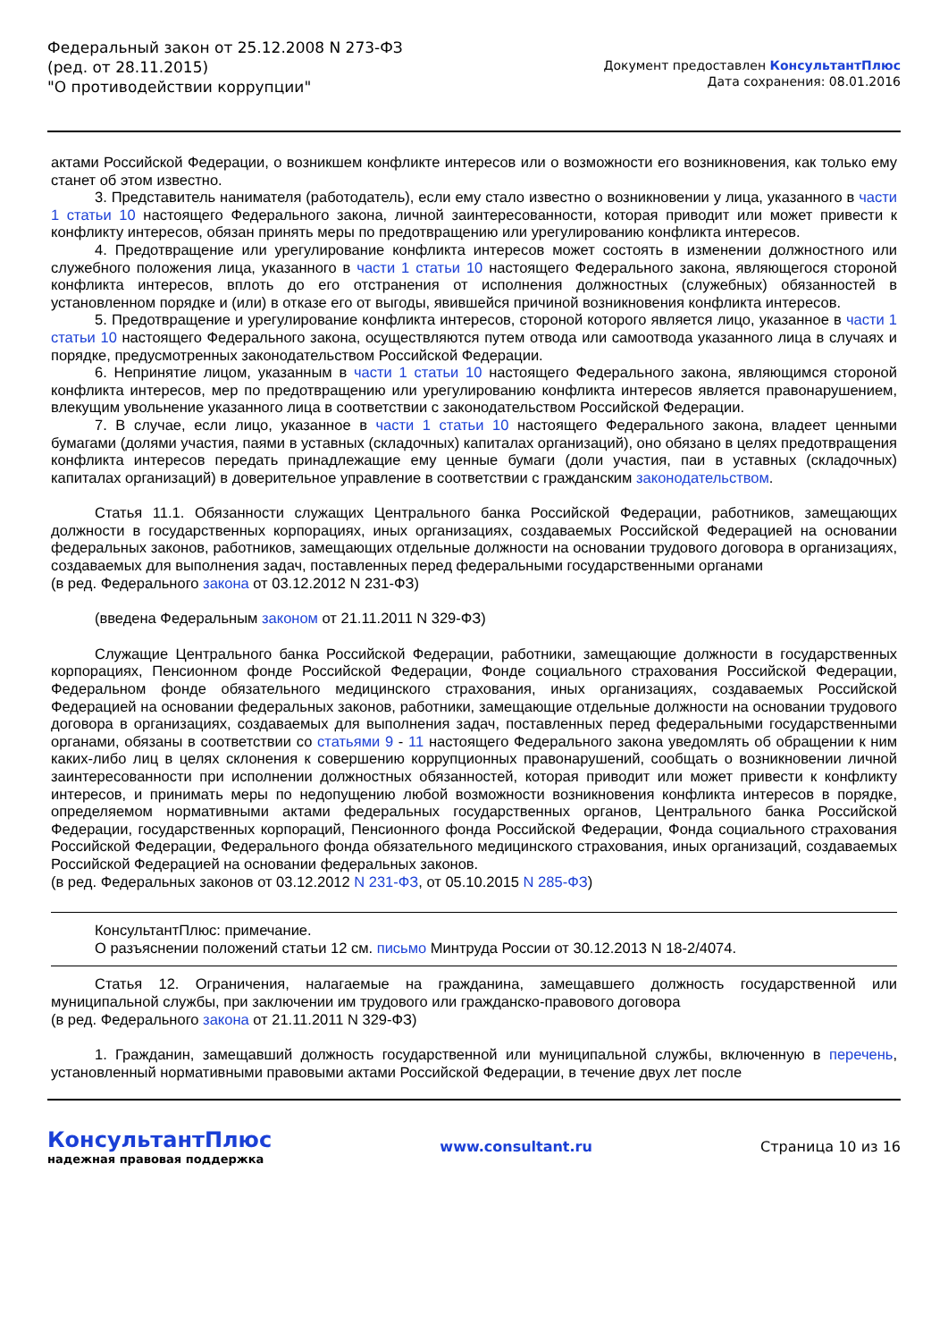Федеральный закон от 25.12.2008 N 273-ФЗ
(ред. от 28.11.2015)
"О противодействии коррупции"
Документ предоставлен КонсультантПлюс
Дата сохранения: 08.01.2016
актами Российской Федерации, о возникшем конфликте интересов или о возможности его возникновения, как только ему станет об этом известно.
3. Представитель нанимателя (работодатель), если ему стало известно о возникновении у лица, указанного в части 1 статьи 10 настоящего Федерального закона, личной заинтересованности, которая приводит или может привести к конфликту интересов, обязан принять меры по предотвращению или урегулированию конфликта интересов.
4. Предотвращение или урегулирование конфликта интересов может состоять в изменении должностного или служебного положения лица, указанного в части 1 статьи 10 настоящего Федерального закона, являющегося стороной конфликта интересов, вплоть до его отстранения от исполнения должностных (служебных) обязанностей в установленном порядке и (или) в отказе его от выгоды, явившейся причиной возникновения конфликта интересов.
5. Предотвращение и урегулирование конфликта интересов, стороной которого является лицо, указанное в части 1 статьи 10 настоящего Федерального закона, осуществляются путем отвода или самоотвода указанного лица в случаях и порядке, предусмотренных законодательством Российской Федерации.
6. Непринятие лицом, указанным в части 1 статьи 10 настоящего Федерального закона, являющимся стороной конфликта интересов, мер по предотвращению или урегулированию конфликта интересов является правонарушением, влекущим увольнение указанного лица в соответствии с законодательством Российской Федерации.
7. В случае, если лицо, указанное в части 1 статьи 10 настоящего Федерального закона, владеет ценными бумагами (долями участия, паями в уставных (складочных) капиталах организаций), оно обязано в целях предотвращения конфликта интересов передать принадлежащие ему ценные бумаги (доли участия, паи в уставных (складочных) капиталах организаций) в доверительное управление в соответствии с гражданским законодательством.
Статья 11.1. Обязанности служащих Центрального банка Российской Федерации, работников, замещающих должности в государственных корпорациях, иных организациях, создаваемых Российской Федерацией на основании федеральных законов, работников, замещающих отдельные должности на основании трудового договора в организациях, создаваемых для выполнения задач, поставленных перед федеральными государственными органами
(в ред. Федерального закона от 03.12.2012 N 231-ФЗ)
(введена Федеральным законом от 21.11.2011 N 329-ФЗ)
Служащие Центрального банка Российской Федерации, работники, замещающие должности в государственных корпорациях, Пенсионном фонде Российской Федерации, Фонде социального страхования Российской Федерации, Федеральном фонде обязательного медицинского страхования, иных организациях, создаваемых Российской Федерацией на основании федеральных законов, работники, замещающие отдельные должности на основании трудового договора в организациях, создаваемых для выполнения задач, поставленных перед федеральными государственными органами, обязаны в соответствии со статьями 9 - 11 настоящего Федерального закона уведомлять об обращении к ним каких-либо лиц в целях склонения к совершению коррупционных правонарушений, сообщать о возникновении личной заинтересованности при исполнении должностных обязанностей, которая приводит или может привести к конфликту интересов, и принимать меры по недопущению любой возможности возникновения конфликта интересов в порядке, определяемом нормативными актами федеральных государственных органов, Центрального банка Российской Федерации, государственных корпораций, Пенсионного фонда Российской Федерации, Фонда социального страхования Российской Федерации, Федерального фонда обязательного медицинского страхования, иных организаций, создаваемых Российской Федерацией на основании федеральных законов.
(в ред. Федеральных законов от 03.12.2012 N 231-ФЗ, от 05.10.2015 N 285-ФЗ)
КонсультантПлюс: примечание.
О разъяснении положений статьи 12 см. письмо Минтруда России от 30.12.2013 N 18-2/4074.
Статья 12. Ограничения, налагаемые на гражданина, замещавшего должность государственной или муниципальной службы, при заключении им трудового или гражданско-правового договора
(в ред. Федерального закона от 21.11.2011 N 329-ФЗ)
1. Гражданин, замещавший должность государственной или муниципальной службы, включенную в перечень, установленный нормативными правовыми актами Российской Федерации, в течение двух лет после
КонсультантПлюс
надежная правовая поддержка
www.consultant.ru Страница 10 из 16